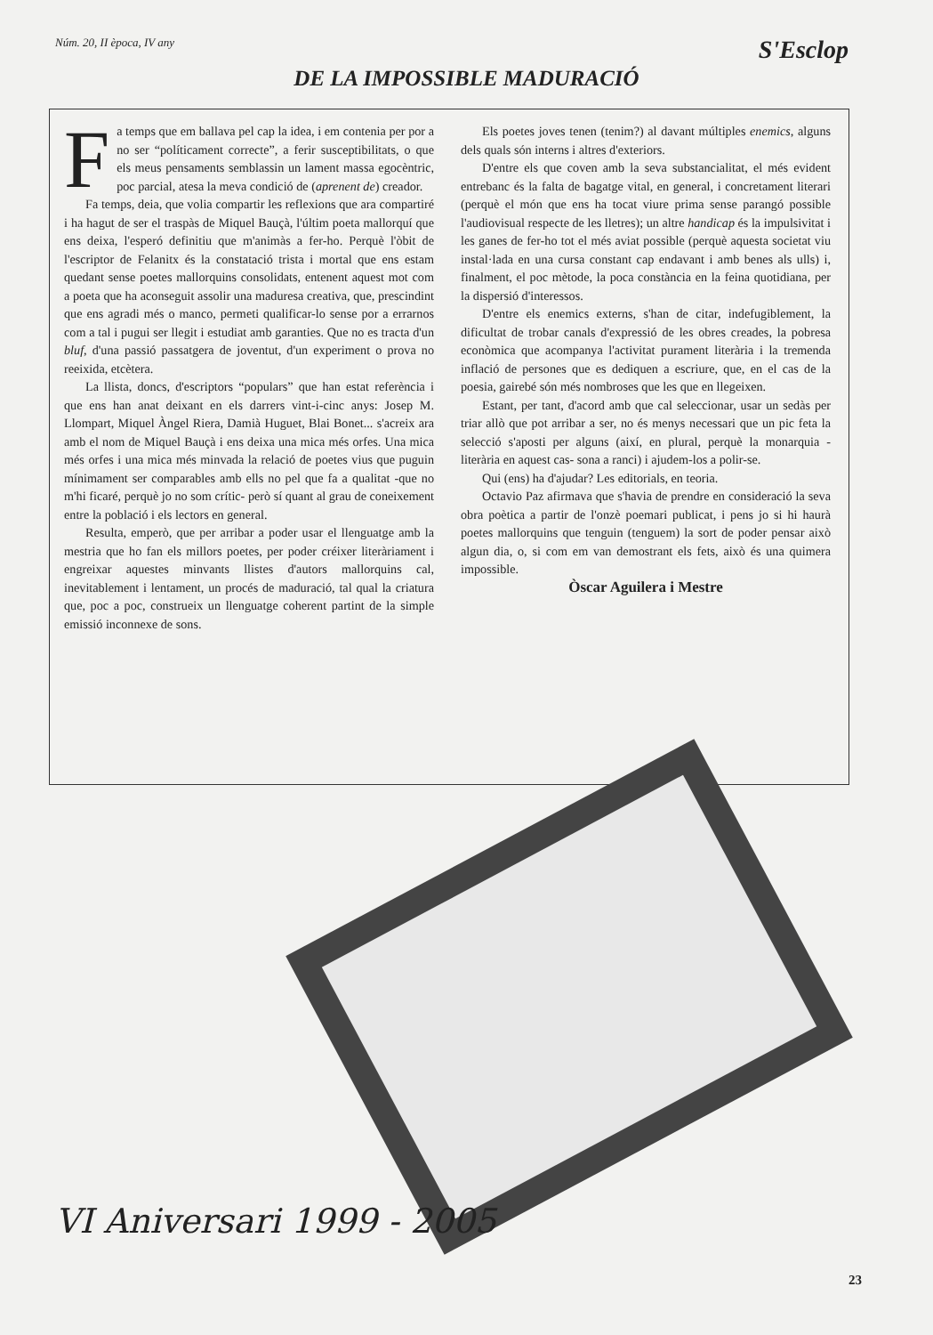Núm. 20, II època, IV any S'Esclop
DE LA IMPOSSIBLE MADURACIÓ
Fa temps que em ballava pel cap la idea, i em contenia per por a no ser “políticament correcte”, a ferir susceptibilitats, o que els meus pensaments semblassin un lament massa egocèntric, poc parcial, atesa la meva condició de (aprenent de) creador.
Fa temps, deia, que volia compartir les reflexions que ara compartiré i ha hagut de ser el traspàs de Miquel Bauçà, l'últim poeta mallorquí que ens deixa, l'esperó definitiu que m'animàs a fer-ho. Perquè l'òbit de l'escriptor de Felanitx és la constatació trista i mortal que ens estam quedant sense poetes mallorquins consolidats, entenent aquest mot com a poeta que ha aconseguit assolir una maduresa creativa, que, prescindint que ens agradi més o manco, permeti qualificar-lo sense por a errarnos com a tal i pugui ser llegit i estudiat amb garanties. Que no es tracta d'un bluf, d'una passió passatgera de joventut, d'un experiment o prova no reeixida, etcètera.
La llista, doncs, d'escriptors “populars” que han estat referència i que ens han anat deixant en els darrers vint-i-cinc anys: Josep M. Llompart, Miquel Àngel Riera, Damià Huguet, Blai Bonet... s'acreix ara amb el nom de Miquel Bauçà i ens deixa una mica més orfes. Una mica més orfes i una mica més minvada la relació de poetes vius que puguin mínimament ser comparables amb ells no pel que fa a qualitat -que no m'hi ficaré, perquè jo no som crític- però sí quant al grau de coneixement entre la població i els lectors en general.
Resulta, emperò, que per arribar a poder usar el llenguatge amb la mestria que ho fan els millors poetes, per poder créixer literàriament i engreixar aquestes minvants llistes d'autors mallorquins cal, inevitablement i lentament, un procés de maduració, tal qual la criatura que, poc a poc, construeix un llenguatge coherent partint de la simple emissió inconnexe de sons.
Els poetes joves tenen (tenim?) al davant múltiples enemics, alguns dels quals són interns i altres d'exteriors.
D'entre els que coven amb la seva substancialitat, el més evident entrebanc és la falta de bagatge vital, en general, i concretament literari (perquè el món que ens ha tocat viure prima sense parangó possible l'audiovisual respecte de les lletres); un altre handicap és la impulsivitat i les ganes de fer-ho tot el més aviat possible (perquè aquesta societat viu instal·lada en una cursa constant cap endavant i amb benes als ulls) i, finalment, el poc mètode, la poca constància en la feina quotidiana, per la dispersió d'interessos.
D'entre els enemics externs, s'han de citar, indefugiblement, la dificultat de trobar canals d'expressió de les obres creades, la pobresa econòmica que acompanya l'activitat purament literària i la tremenda inflació de persones que es dediquen a escriure, que, en el cas de la poesia, gairebé són més nombroses que les que en llegeixen.
Estant, per tant, d'acord amb que cal seleccionar, usar un sedàs per triar allò que pot arribar a ser, no és menys necessari que un pic feta la selecció s'aposti per alguns (així, en plural, perquè la monarquia -literària en aquest cas- sona a ranci) i ajudem-los a polir-se.
Qui (ens) ha d'ajudar? Les editorials, en teoria.
Octavio Paz afirmava que s'havia de prendre en consideració la seva obra poètica a partir de l'onzè poemari publicat, i pens jo si hi haurà poetes mallorquins que tenguin (tenguem) la sort de poder pensar això algun dia, o, si com em van demostrant els fets, això és una quimera impossible.
Òscar Aguilera i Mestre
VI Aniversari 1999 - 2005
23